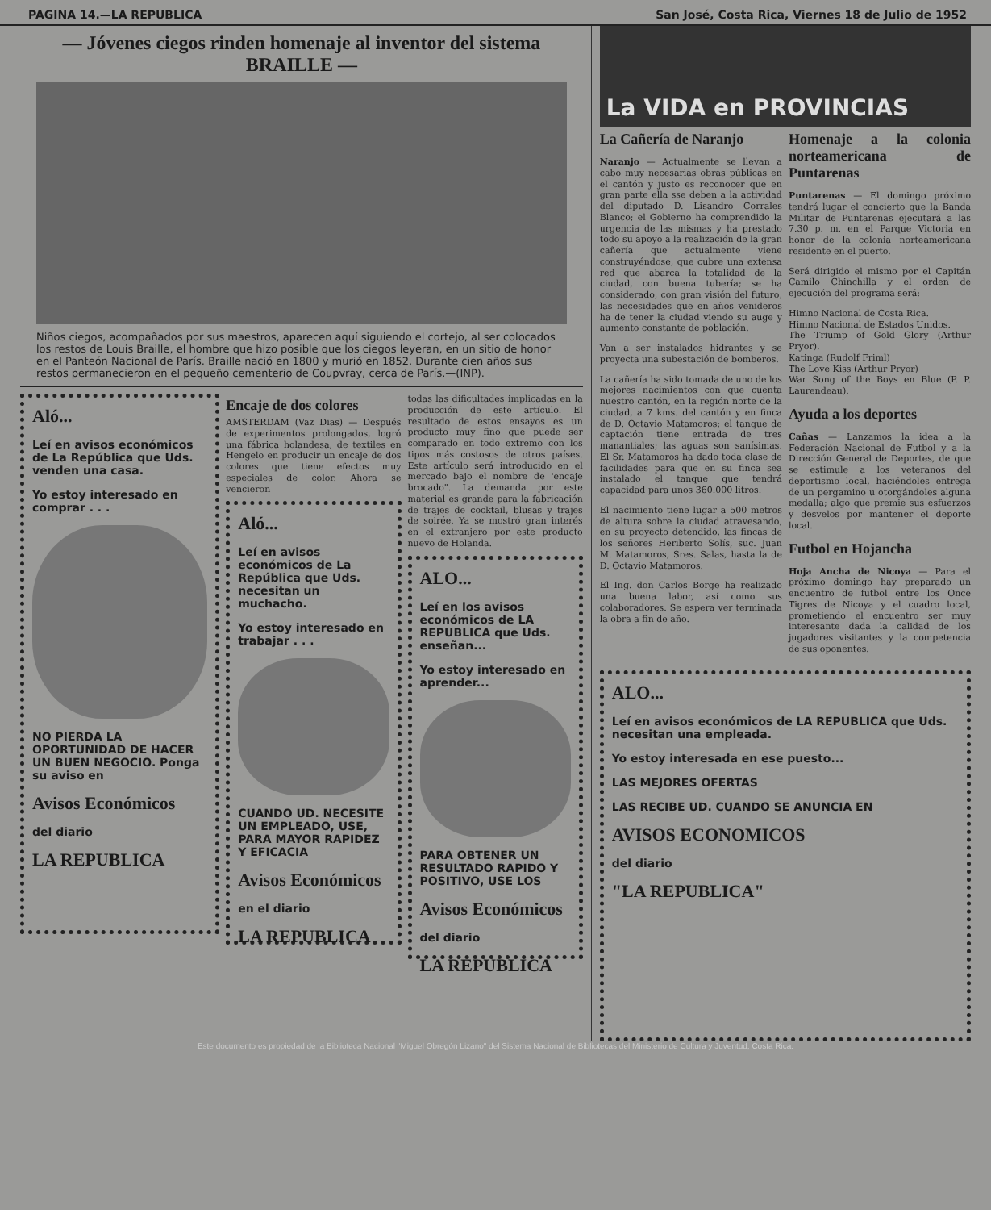PAGINA 14.—LA REPUBLICA San José, Costa Rica, Viernes 18 de Julio de 1952
— Jóvenes ciegos rinden homenaje al inventor del sistema BRAILLE —
Niños ciegos, acompañados por sus maestros, aparecen aquí siguiendo el cortejo, al ser colocados los restos de Louis Braille, el hombre que hizo posible que los ciegos leyeran, en un sitio de honor en el Panteón Nacional de París. Braille nació en 1800 y murió en 1852. Durante cien años sus restos permanecieron en el pequeño cementerio de Coupvray, cerca de París.—(INP).
Aló...
Leí en avisos económicos de La República que Uds. venden una casa.
Yo estoy interesado en comprar . . .
NO PIERDA LA OPORTUNIDAD DE HACER UN BUEN NEGOCIO. Ponga su aviso en
Avisos Económicos
del diario
LA REPUBLICA
Encaje de dos colores
AMSTERDAM (Vaz Dias) — Después de experimentos prolongados, logró una fábrica holandesa, de textiles en Hengelo en producir un encaje de dos colores que tiene efectos muy especiales de color. Ahora se vencieron
Aló...
Leí en avisos económicos de La República que Uds. necesitan un muchacho.
Yo estoy interesado en trabajar . . .
CUANDO UD. NECESITE UN EMPLEADO, USE, PARA MAYOR RAPIDEZ Y EFICACIA
Avisos Económicos
en el diario
LA REPUBLICA
todas las dificultades implicadas en la producción de este artículo. El resultado de estos ensayos es un producto muy fino que puede ser comparado en todo extremo con los tipos más costosos de otros países. Este artículo será introducido en el mercado bajo el nombre de 'encaje brocado". La demanda por este material es grande para la fabricación de trajes de cocktail, blusas y trajes de soirée. Ya se mostró gran interés en el extranjero por este producto nuevo de Holanda.
ALO...
Leí en los avisos económicos de LA REPUBLICA que Uds. enseñan...
Yo estoy interesado en aprender...
PARA OBTENER UN RESULTADO RAPIDO Y POSITIVO, USE LOS
Avisos Económicos
del diario
LA REPUBLICA
La VIDA en PROVINCIAS
La Cañería de Naranjo
Naranjo — Actualmente se llevan a cabo muy necesarias obras públicas en el cantón y justo es reconocer que en gran parte ella sse deben a la actividad del diputado D. Lisandro Corrales Blanco; el Gobierno ha comprendido la urgencia de las mismas y ha prestado todo su apoyo a la realización de la gran cañería que actualmente viene construyéndose, que cubre una extensa red que abarca la totalidad de la ciudad, con buena tubería; se ha considerado, con gran visión del futuro, las necesidades que en años venideros ha de tener la ciudad viendo su auge y aumento constante de población.
Van a ser instalados hidrantes y se proyecta una subestación de bomberos.
La cañería ha sido tomada de uno de los mejores nacimientos con que cuenta nuestro cantón, en la región norte de la ciudad, a 7 kms. del cantón y en finca de D. Octavio Matamoros; el tanque de captación tiene entrada de tres manantiales; las aguas son sanísimas. El Sr. Matamoros ha dado toda clase de facilidades para que en su finca sea instalado el tanque que tendrá capacidad para unos 360.000 litros.
El nacimiento tiene lugar a 500 metros de altura sobre la ciudad atravesando, en su proyecto detendido, las fincas de los señores Heriberto Solís, suc. Juan M. Matamoros, Sres. Salas, hasta la de D. Octavio Matamoros.
El Ing. don Carlos Borge ha realizado una buena labor, así como sus colaboradores. Se espera ver terminada la obra a fin de año.
Homenaje a la colonia norteamericana de Puntarenas
Puntarenas — El domingo próximo tendrá lugar el concierto que la Banda Militar de Puntarenas ejecutará a las 7.30 p. m. en el Parque Victoria en honor de la colonia norteamericana residente en el puerto.
Será dirigido el mismo por el Capitán Camilo Chinchilla y el orden de ejecución del programa será:
Himno Nacional de Costa Rica.
Himno Nacional de Estados Unidos.
The Triump of Gold Glory (Arthur Pryor).
Katinga (Rudolf Friml)
The Love Kiss (Arthur Pryor)
War Song of the Boys en Blue (P. P. Laurendeau).
Ayuda a los deportes
Cañas — Lanzamos la idea a la Federación Nacional de Futbol y a la Dirección General de Deportes, de que se estimule a los veteranos del deportismo local, haciéndoles entrega de un pergamino u otorgándoles alguna medalla; algo que premie sus esfuerzos y desvelos por mantener el deporte local.
Futbol en Hojancha
Hoja Ancha de Nicoya — Para el próximo domingo hay preparado un encuentro de futbol entre los Once Tigres de Nicoya y el cuadro local, prometiendo el encuentro ser muy interesante dada la calidad de los jugadores visitantes y la competencia de sus oponentes.
ALO...
Leí en avisos económicos de LA REPUBLICA que Uds. necesitan una empleada.
Yo estoy interesada en ese puesto...
LAS MEJORES OFERTAS
LAS RECIBE UD. CUANDO SE ANUNCIA EN
AVISOS ECONOMICOS
del diario
"LA REPUBLICA"
Este documento es propiedad de la Biblioteca Nacional "Miguel Obregón Lizano" del Sistema Nacional de Bibliotecas del Ministerio de Cultura y Juventud, Costa Rica.